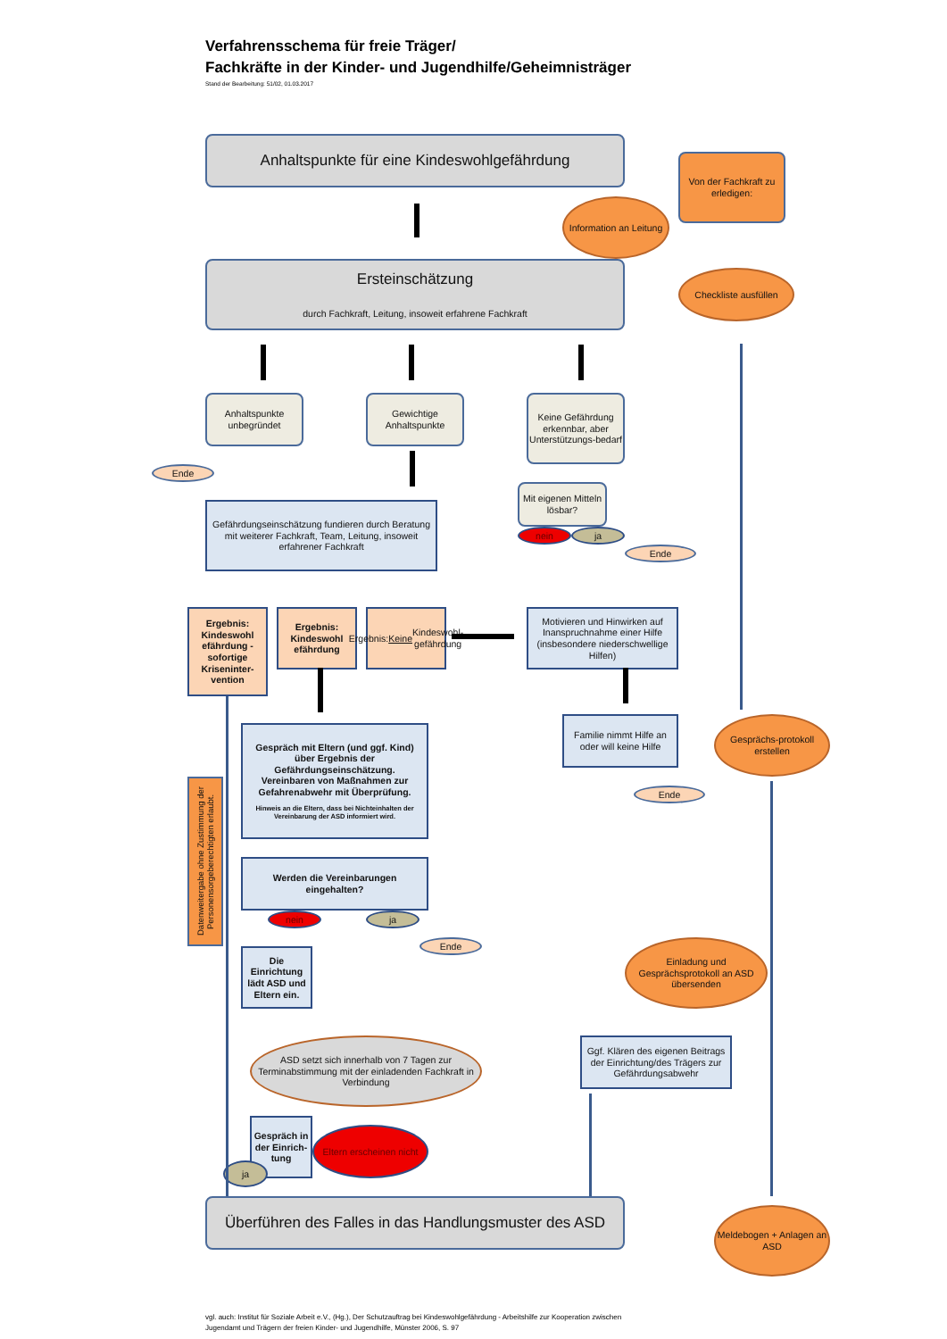Verfahrensschema für freie Träger/
Fachkräfte in der Kinder- und Jugendhilfe/Geheimnisträger
Stand der Bearbeitung: 51/02, 01.03.2017
Anhaltspunkte für eine Kindeswohlgefährdung
Von der Fachkraft zu erledigen:
Information an Leitung
Ersteinschätzung
durch Fachkraft, Leitung, insoweit erfahrene Fachkraft
Checkliste ausfüllen
Anhaltspunkte unbegründet
Gewichtige Anhaltspunkte
Keine Gefährdung erkennbar, aber Unterstützungs-bedarf
Ende
Mit eigenen Mitteln lösbar?
Gefährdungseinschätzung fundieren durch Beratung mit weiterer Fachkraft, Team, Leitung, insoweit erfahrener Fachkraft
nein
ja
Ende
Ergebnis: Kindeswohl efährdung - sofortige Kriseninter-vention
Ergebnis: Kindeswohl efährdung
Ergebnis: Keine Kindeswohl-gefährdung
Motivieren und Hinwirken auf Inanspruchnahme einer Hilfe (insbesondere niederschwellige Hilfen)
Familie nimmt Hilfe an oder will keine Hilfe
Gesprächs-protokoll erstellen
Gespräch mit Eltern (und ggf. Kind) über Ergebnis der Gefährdungseinschätzung. Vereinbaren von Maßnahmen zur Gefahrenabwehr mit Überprüfung.
Hinweis an die Eltern, dass bei Nichteinhalten der Vereinbarung der ASD informiert wird.
Ende
Datenweitergabe ohne Zustimmung der Personensorgeberechtigten erlaubt.
Werden die Vereinbarungen eingehalten?
nein
ja
Ende
Einladung und Gesprächsprotokoll an ASD übersenden
Die Einrichtung lädt ASD und Eltern ein.
ASD setzt sich innerhalb von 7 Tagen zur Terminabstimmung mit der einladenden Fachkraft in Verbindung
Ggf. Klären des eigenen Beitrags der Einrichtung/des Trägers zur Gefährdungsabwehr
Gespräch in der Einrich-tung
Eltern erscheinen nicht
ja
Überführen des Falles in das Handlungsmuster des ASD
Meldebogen + Anlagen an ASD
vgl. auch: Institut für Soziale Arbeit e.V., (Hg.), Der Schutzauftrag bei Kindeswohlgefährdung - Arbeitshilfe zur Kooperation zwischen Jugendamt und Trägern der freien Kinder- und Jugendhilfe, Münster 2006, S. 97